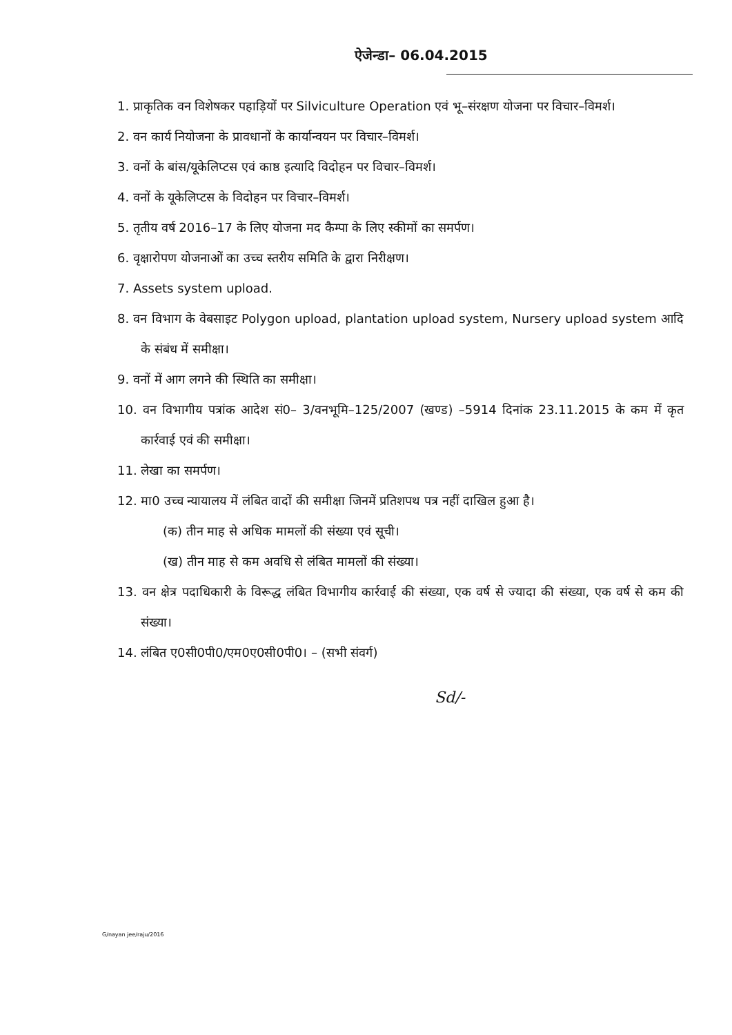ऐजेन्डा– 06.04.2015
1. प्राकृतिक वन विशेषकर पहाड़ियों पर Silviculture Operation एवं भू–संरक्षण योजना पर विचार–विमर्श।
2. वन कार्य नियोजना के प्रावधानों के कार्यान्वयन पर विचार–विमर्श।
3. वनों के बांस/यूकेलिप्टस एवं काष्ठ इत्यादि विदोहन पर विचार–विमर्श।
4. वनों के यूकेलिप्टस के विदोहन पर विचार–विमर्श।
5. तृतीय वर्ष 2016–17 के लिए योजना मद कैम्पा के लिए स्कीमों का समर्पण।
6. वृक्षारोपण योजनाओं का उच्च स्तरीय समिति के द्वारा निरीक्षण।
7. Assets system upload.
8. वन विभाग के वेबसाइट Polygon upload, plantation upload system, Nursery upload system आदि के संबंध में समीक्षा।
9. वनों में आग लगने की स्थिति का समीक्षा।
10. वन विभागीय पत्रांक आदेश सं0– 3/वनभूमि–125/2007 (खण्ड) –5914 दिनांक 23.11.2015 के कम में कृत कार्रवाई एवं की समीक्षा।
11. लेखा का समर्पण।
12. मा0 उच्च न्यायालय में लंबित वादों की समीक्षा जिनमें प्रतिशपथ पत्र नहीं दाखिल हुआ है।
(क) तीन माह से अधिक मामलों की संख्या एवं सूची।
(ख) तीन माह से कम अवधि से लंबित मामलों की संख्या।
13. वन क्षेत्र पदाधिकारी के विरूद्ध लंबित विभागीय कार्रवाई की संख्या, एक वर्ष से ज्यादा की संख्या, एक वर्ष से कम की संख्या।
14. लंबित ए0सी0पी0/एम0ए0सी0पी0। – (सभी संवर्ग)
Sd/-
G/nayan jee/raju/2016